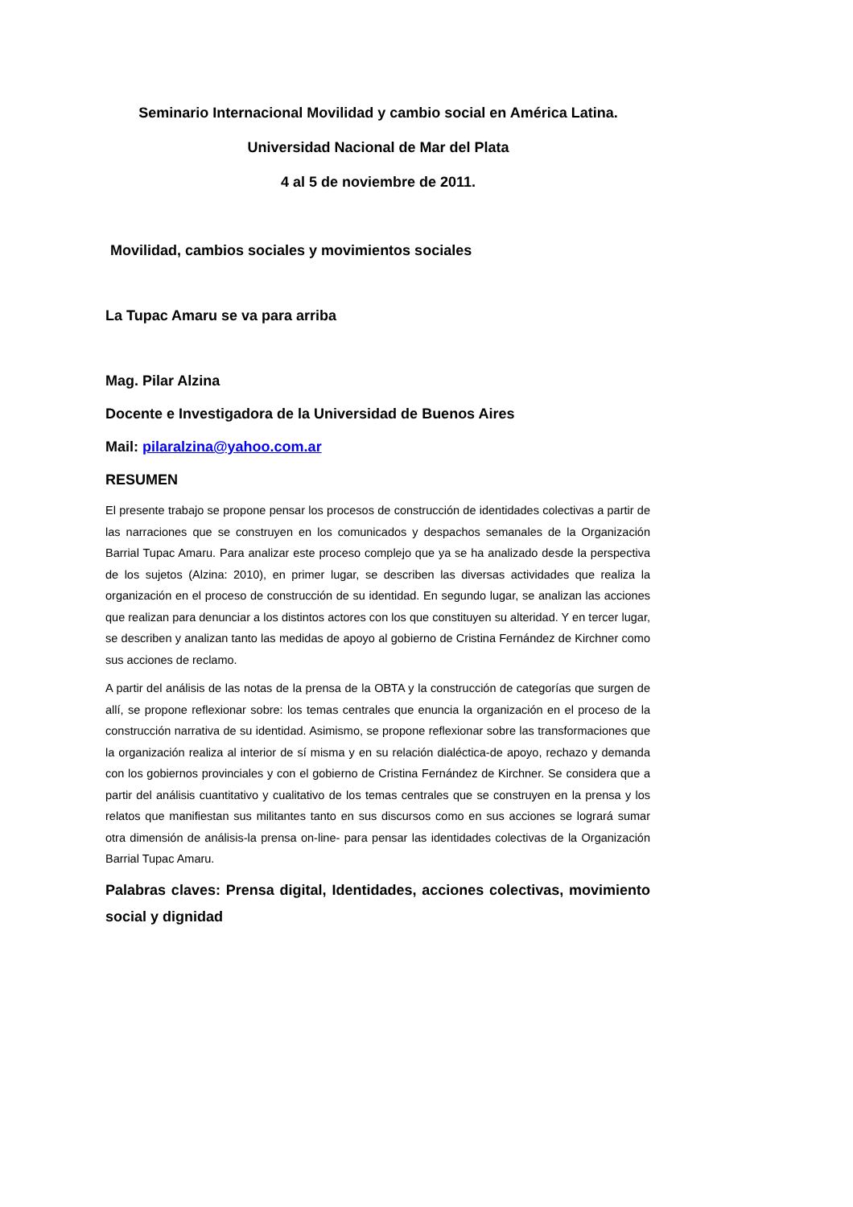Seminario Internacional Movilidad y cambio social en América Latina.
Universidad Nacional de Mar del Plata
4 al 5 de noviembre de 2011.
Movilidad, cambios sociales y movimientos sociales
La Tupac Amaru se va para arriba
Mag. Pilar Alzina
Docente e Investigadora de la Universidad de Buenos Aires
Mail: pilaralzina@yahoo.com.ar
RESUMEN
El presente trabajo se propone pensar los procesos de construcción de identidades colectivas a partir de las narraciones que se construyen en los comunicados y despachos semanales de la Organización Barrial Tupac Amaru. Para analizar este proceso complejo que ya se ha analizado desde la perspectiva de los sujetos (Alzina: 2010), en primer lugar, se describen las diversas actividades que realiza la organización en el proceso de construcción de su identidad. En segundo lugar, se analizan las acciones que realizan para denunciar a los distintos actores con los que constituyen su alteridad. Y en tercer lugar, se describen y analizan tanto las medidas de apoyo al gobierno de Cristina Fernández de Kirchner como sus acciones de reclamo.
A partir del análisis de las notas de la prensa de la OBTA y la construcción de categorías que surgen de allí, se propone reflexionar sobre: los temas centrales que enuncia la organización en el proceso de la construcción narrativa de su identidad. Asimismo, se propone reflexionar sobre las transformaciones que la organización realiza al interior de sí misma y en su relación dialéctica-de apoyo, rechazo y demanda con los gobiernos provinciales y con el gobierno de Cristina Fernández de Kirchner. Se considera que a partir del análisis cuantitativo y cualitativo de los temas centrales que se construyen en la prensa y los relatos que manifiestan sus militantes tanto en sus discursos como en sus acciones se logrará sumar otra dimensión de análisis-la prensa on-line- para pensar las identidades colectivas de la Organización Barrial Tupac Amaru.
Palabras claves: Prensa digital, Identidades, acciones colectivas, movimiento social y dignidad